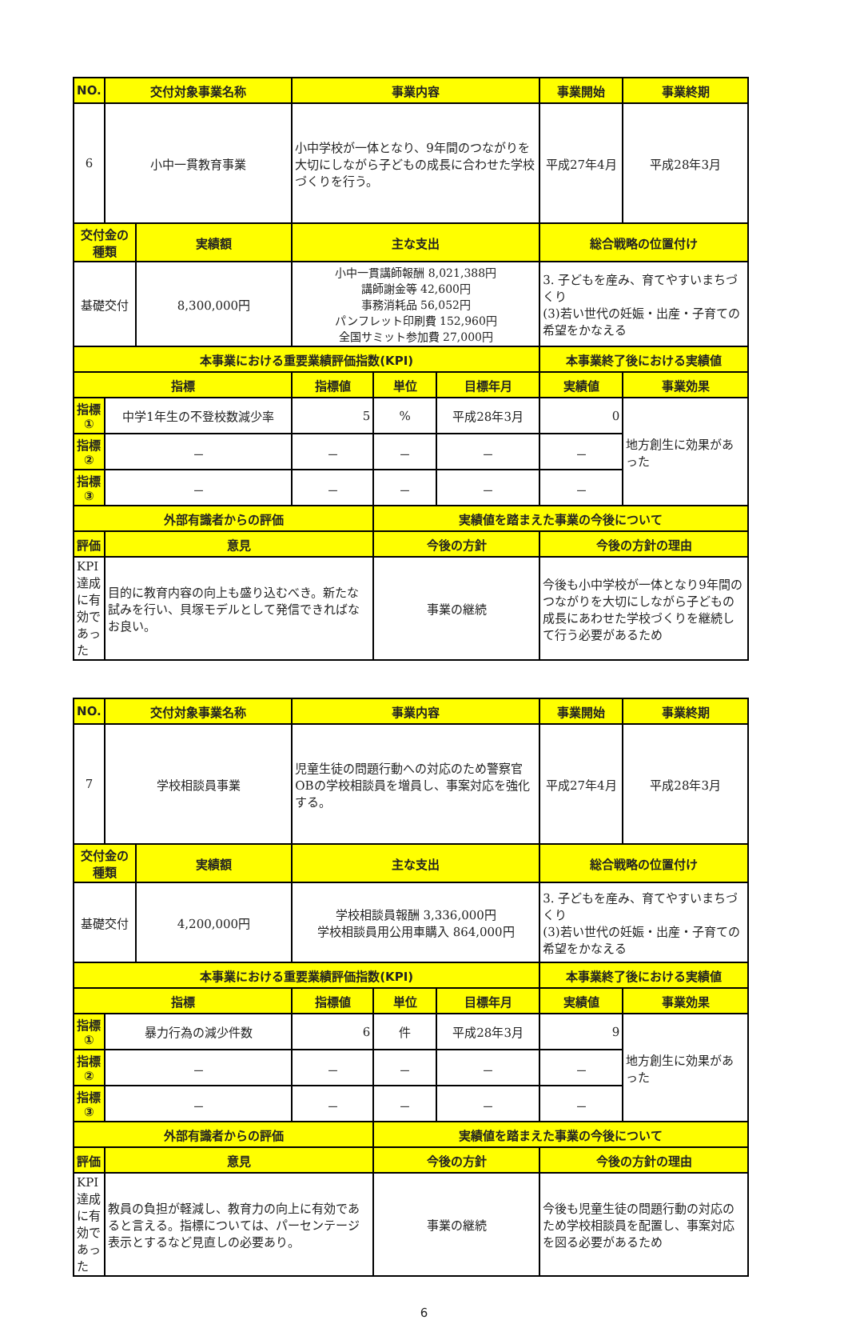| NO. | 交付対象事業名称 | | 事業内容 | | | 事業開始 | 事業終期 |
| --- | --- | --- | --- | --- | --- | --- | --- |
| 6 | 小中一貫教育事業 | | 小中学校が一体となり、9年間のつながりを大切にしながら子どもの成長に合わせた学校づくりを行う。 | | | 平成27年4月 | 平成28年3月 |
| 交付金の種類 | | 実績額 | 主な支出 | | | 総合戦略の位置付け | |
| 基礎交付 | | 8,300,000円 | 小中一貫講師報酬 8,021,388円 講師謝金等 42,600円 事務消耗品 56,052円 パンフレット印刷費 152,960円 全国サミット参加費 27,000円 | | | 3. 子どもを産み、育てやすいまちづくり (3)若い世代の妊娠・出産・子育ての希望をかなえる | |
| 本事業における重要業績評価指数(KPI) | | | | | | 本事業終了後における実績値 | |
| 指標 | | | 指標値 | 単位 | 目標年月 | 実績値 | 事業効果 |
| 指標① | 中学1年生の不登校数減少率 | | 5 | % | 平成28年3月 | 0 | 地方創生に効果があった |
| 指標② | － | | － | － | － | － | |
| 指標③ | － | | － | － | － | － | |
| 外部有識者からの評価 | | | | 実績値を踏まえた事業の今後について | | | |
| 評価 | 意見 | | | 今後の方針 | | 今後の方針の理由 | |
| KPI達成に有効であった | 目的に教育内容の向上も盛り込むべき。新たな試みを行い、貝塚モデルとして発信できればなお良い。 | | | 事業の継続 | | 今後も小中学校が一体となり9年間のつながりを大切にしながら子どもの成長にあわせた学校づくりを継続して行う必要があるため | |
| NO. | 交付対象事業名称 | | 事業内容 | | | 事業開始 | 事業終期 |
| --- | --- | --- | --- | --- | --- | --- | --- |
| 7 | 学校相談員事業 | | 児童生徒の問題行動への対応のため警察官OBの学校相談員を増員し、事案対応を強化する。 | | | 平成27年4月 | 平成28年3月 |
| 交付金の種類 | | 実績額 | 主な支出 | | | 総合戦略の位置付け | |
| 基礎交付 | | 4,200,000円 | 学校相談員報酬 3,336,000円 学校相談員用公用車購入 864,000円 | | | 3. 子どもを産み、育てやすいまちづくり (3)若い世代の妊娠・出産・子育ての希望をかなえる | |
| 本事業における重要業績評価指数(KPI) | | | | | | 本事業終了後における実績値 | |
| 指標 | | | 指標値 | 単位 | 目標年月 | 実績値 | 事業効果 |
| 指標① | 暴力行為の減少件数 | | 6 | 件 | 平成28年3月 | 9 | 地方創生に効果があった |
| 指標② | － | | － | － | － | － | |
| 指標③ | － | | － | － | － | － | |
| 外部有識者からの評価 | | | | 実績値を踏まえた事業の今後について | | | |
| 評価 | 意見 | | | 今後の方針 | | 今後の方針の理由 | |
| KPI達成に有効であった | 教員の負担が軽減し、教育力の向上に有効であると言える。指標については、パーセンテージ表示とするなど見直しの必要あり。 | | | 事業の継続 | | 今後も児童生徒の問題行動の対応のため学校相談員を配置し、事案対応を図る必要があるため | |
6